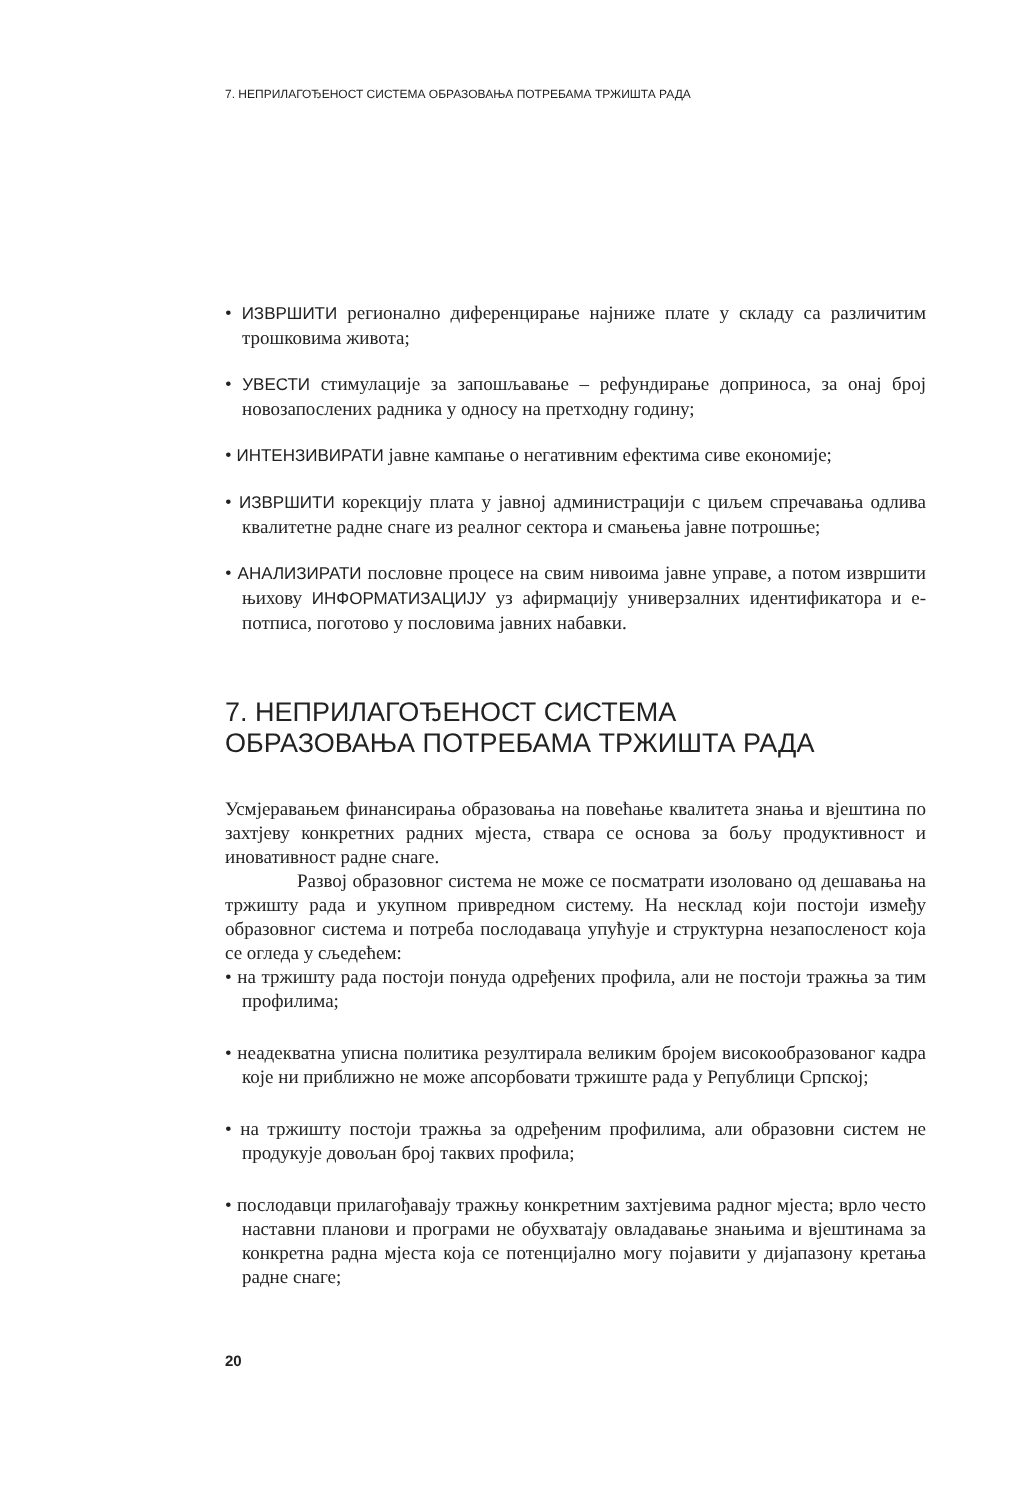7. НЕПРИЛАГОЂЕНОСТ СИСТЕМА ОБРАЗОВАЊА ПОТРЕБАМА ТРЖИШТА РАДА
• ИЗВРШИТИ регионално диференцирање најниже плате у складу са различитим трошковима живота;
• УВЕСТИ стимулације за запошљавање – рефундирање доприноса, за онај број новозапослених радника у односу на претходну годину;
• ИНТЕНЗИВИРАТИ јавне кампање о негативним ефектима сиве економије;
• ИЗВРШИТИ корекцију плата у јавној администрацији с циљем спречавања одлива квалитетне радне снаге из реалног сектора и смањења јавне потрошње;
• АНАЛИЗИРАТИ пословне процесе на свим нивоима јавне управе, а потом извршити њихову ИНФОРМАТИЗАЦИЈУ уз афирмацију универзалних идентификатора и е-потписа, поготово у пословима јавних набавки.
7. НЕПРИЛАГОЂЕНОСТ СИСТЕМА
ОБРАЗОВАЊА ПОТРЕБАМА ТРЖИШТА РАДА
Усмјеравањем финансирања образовања на повећање квалитета знања и вјештина по захтјеву конкретних радних мјеста, ствара се основа за бољу продуктивност и иновативност радне снаге.
Развој образовног система не може се посматрати изоловано од дешавања на тржишту рада и укупном привредном систему. На несклад који постоји између образовног система и потреба послодаваца упућује и структурна незапосленост која се огледа у сљедећем:
• на тржишту рада постоји понуда одређених профила, али не постоји тражња за тим профилима;
• неадекватна уписна политика резултирала великим бројем високообразованог кадра које ни приближно не може апсорбовати тржиште рада у Републици Српској;
• на тржишту постоји тражња за одређеним профилима, али образовни систем не продукује довољан број таквих профила;
• послодавци прилагођавају тражњу конкретним захтјевима радног мјеста; врло често наставни планови и програми не обухватају овладавање знањима и вјештинама за конкретна радна мјеста која се потенцијално могу појавити у дијапазону кретања радне снаге;
20